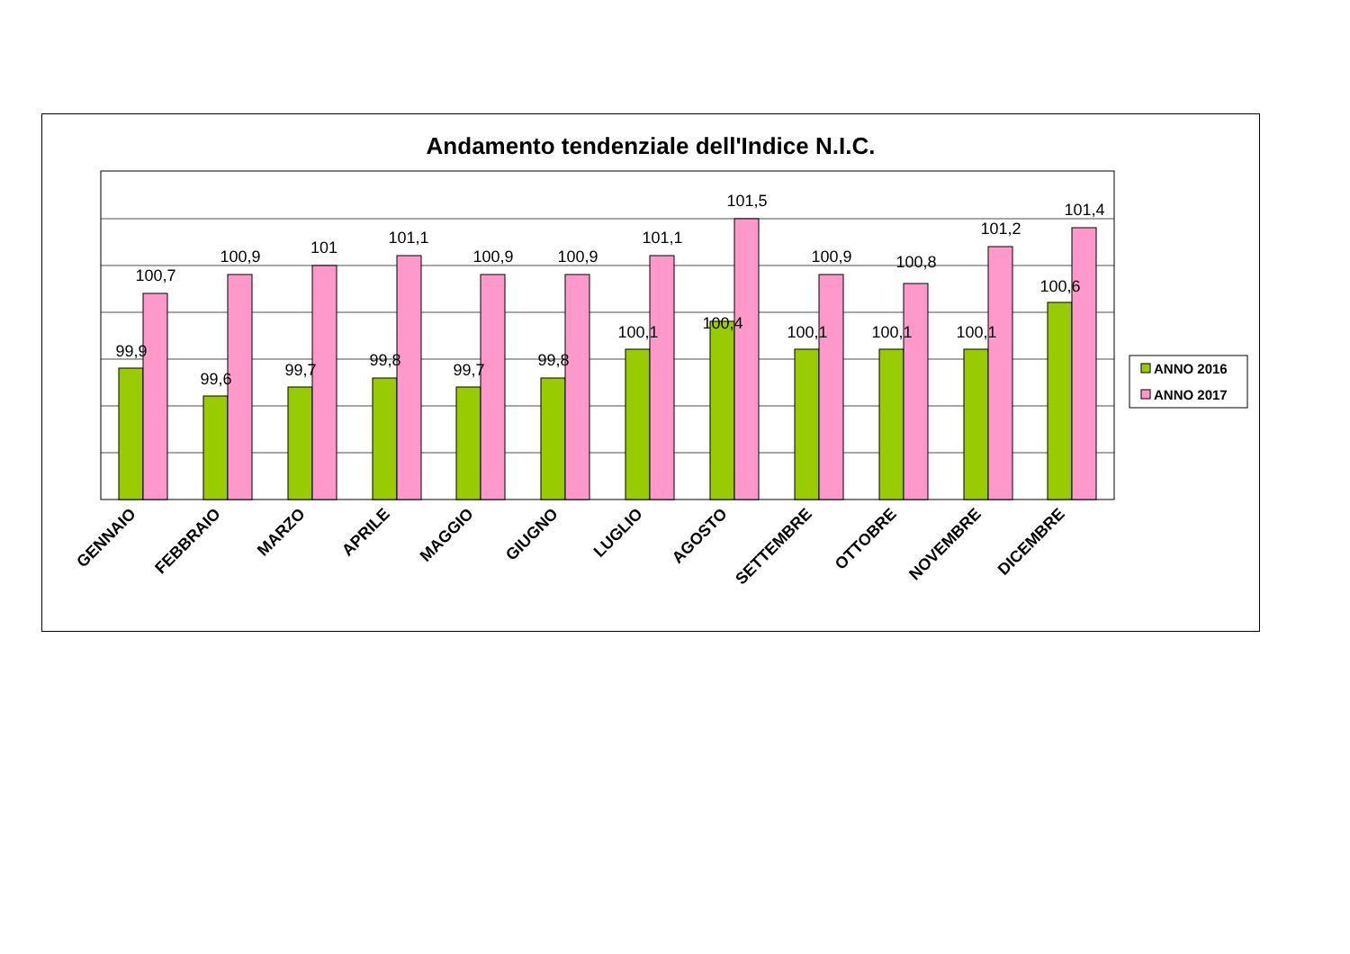Andamento tendenziale dell'Indice N.I.C.
99,9
100,7
99,6
100,9
99,7
101
99,8
101,1
99,7
100,9
99,8
100,9
100,1
101,1
100,4
101,5
100,1
100,9
100,1
100,8
100,1
101,2
100,6
101,4
GENNAIO
FEBBRAIO
MARZO
APRILE
MAGGIO
GIUGNO
LUGLIO
AGOSTO
SETTEMBRE
OTTOBRE
NOVEMBRE
DICEMBRE
ANNO 2016
ANNO 2017